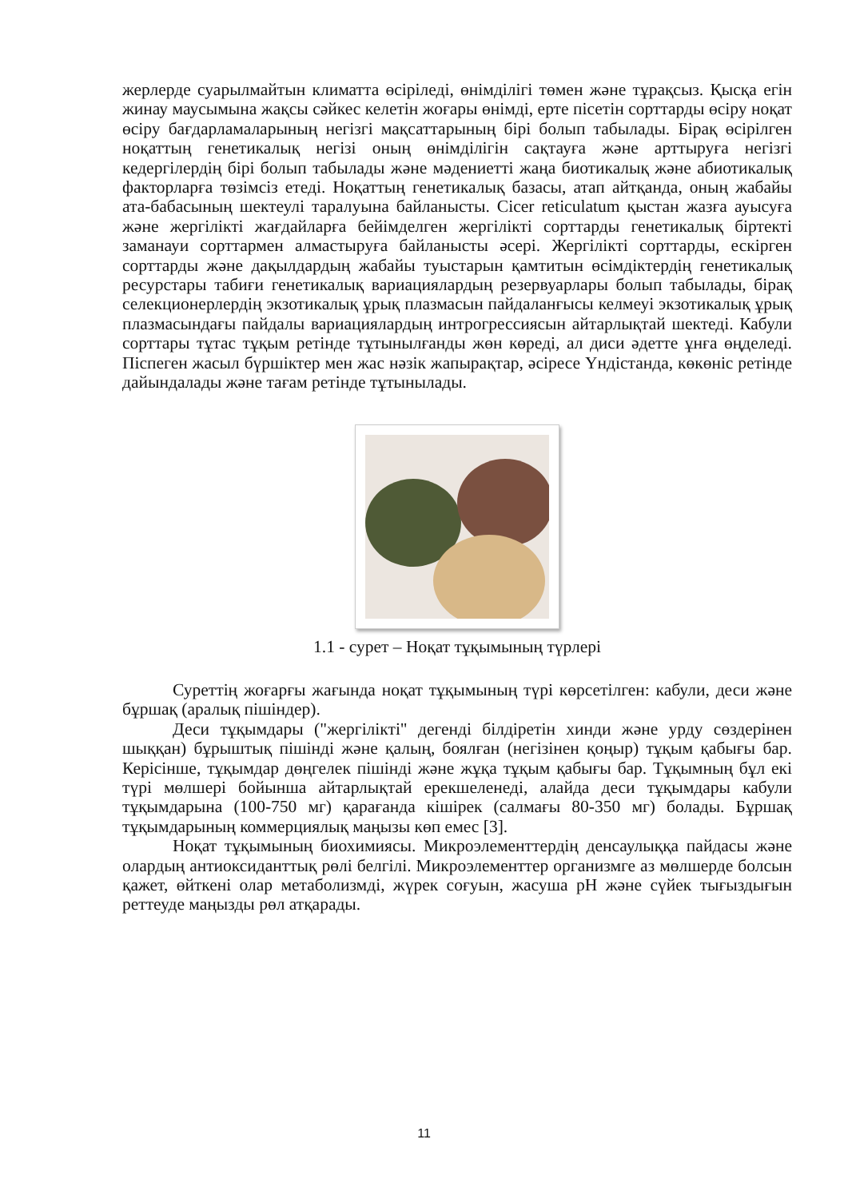жерлерде суарылмайтын климатта өсіріледі, өнімділігі төмен және тұрақсыз. Қысқа егін жинау маусымына жақсы сәйкес келетін жоғары өнімді, ерте пісетін сорттарды өсіру ноқат өсіру бағдарламаларының негізгі мақсаттарының бірі болып табылады. Бірақ өсірілген ноқаттың генетикалық негізі оның өнімділігін сақтауға және арттыруға негізгі кедергілердің бірі болып табылады және мәдениетті жаңа биотикалық және абиотикалық факторларға төзімсіз етеді. Ноқаттың генетикалық базасы, атап айтқанда, оның жабайы ата-бабасының шектеулі таралуына байланысты. Cicer reticulatum қыстан жазға ауысуға және жергілікті жағдайларға бейімделген жергілікті сорттарды генетикалық біртекті заманауи сорттармен алмастыруға байланысты әсері. Жергілікті сорттарды, ескірген сорттарды және дақылдардың жабайы туыстарын қамтитын өсімдіктердің генетикалық ресурстары табиғи генетикалық вариациялардың резервуарлары болып табылады, бірақ селекционерлердің экзотикалық ұрық плазмасын пайдаланғысы келмеуі экзотикалық ұрық плазмасындағы пайдалы вариациялардың интрогрессиясын айтарлықтай шектеді. Кабули сорттары тұтас тұқым ретінде тұтынылғанды жөн көреді, ал диси әдетте ұнға өңделеді. Піспеген жасыл бүршіктер мен жас нәзік жапырақтар, әсіресе Үндістанда, көкөніс ретінде дайындалады және тағам ретінде тұтынылады.
1.1 - сурет – Ноқат тұқымының түрлері
Суреттің жоғарғы жағында ноқат тұқымының түрі көрсетілген: кабули, деси және бұршақ (аралық пішіндер).
Деси тұқымдары ("жергілікті" дегенді білдіретін хинди және урду сөздерінен шыққан) бұрыштық пішінді және қалың, боялған (негізінен қоңыр) тұқым қабығы бар. Керісінше, тұқымдар дөңгелек пішінді және жұқа тұқым қабығы бар. Тұқымның бұл екі түрі мөлшері бойынша айтарлықтай ерекшеленеді, алайда деси тұқымдары кабули тұқымдарына (100-750 мг) қарағанда кішірек (салмағы 80-350 мг) болады. Бұршақ тұқымдарының коммерциялық маңызы көп емес [3].
Ноқат тұқымының биохимиясы. Микроэлементтердің денсаулыққа пайдасы және олардың антиоксиданттық рөлі белгілі. Микроэлементтер организмге аз мөлшерде болсын қажет, өйткені олар метаболизмді, жүрек соғуын, жасуша pH және сүйек тығыздығын реттеуде маңызды рөл атқарады.
11